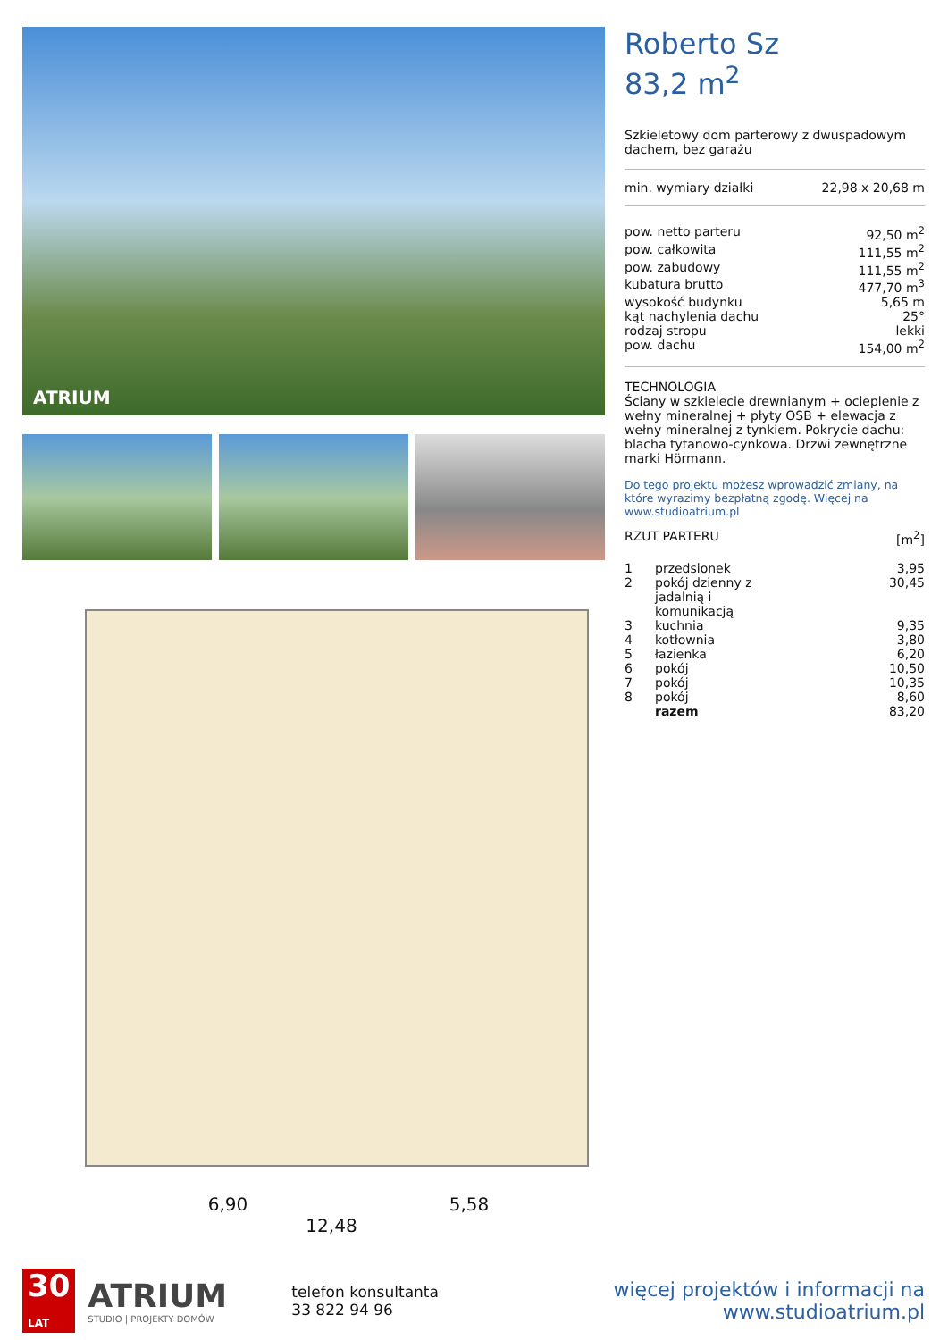ATRIUM
6,90 5,58
12,48
Roberto Sz
83,2 m<sup>2</sup>
Szkieletowy dom parterowy z dwuspadowym dachem, bez garażu
| min. wymiary działki | 22,98 x 20,68 m |
| pow. netto parteru | 92,50 m<sup>2</sup> |
| pow. całkowita | 111,55 m<sup>2</sup> |
| pow. zabudowy | 111,55 m<sup>2</sup> |
| kubatura brutto | 477,70 m<sup>3</sup> |
| wysokość budynku | 5,65 m |
| kąt nachylenia dachu | 25° |
| rodzaj stropu | lekki |
| pow. dachu | 154,00 m<sup>2</sup> |
TECHNOLOGIA
Ściany w szkielecie drewnianym + ocieplenie z wełny mineralnej + płyty OSB + elewacja z wełny mineralnej z tynkiem. Pokrycie dachu: blacha tytanowo-cynkowa. Drzwi zewnętrzne marki Hörmann.
Do tego projektu możesz wprowadzić zmiany, na które wyrazimy bezpłatną zgodę. Więcej na www.studioatrium.pl
| RZUT PARTERU | [m<sup>2</sup>] |
| 1 | przedsionek | 3,95 |
| 2 | pokój dzienny z jadalnią i komunikacją | 30,45 |
| 3 | kuchnia | 9,35 |
| 4 | kotłownia | 3,80 |
| 5 | łazienka | 6,20 |
| 6 | pokój | 10,50 |
| 7 | pokój | 10,35 |
| 8 | pokój | 8,60 |
| | razem | 83,20 |
30
LAT
ATRIUM
STUDIO | PROJEKTY DOMÓW
telefon konsultanta
33 822 94 96
więcej projektów i informacji na
www.studioatrium.pl